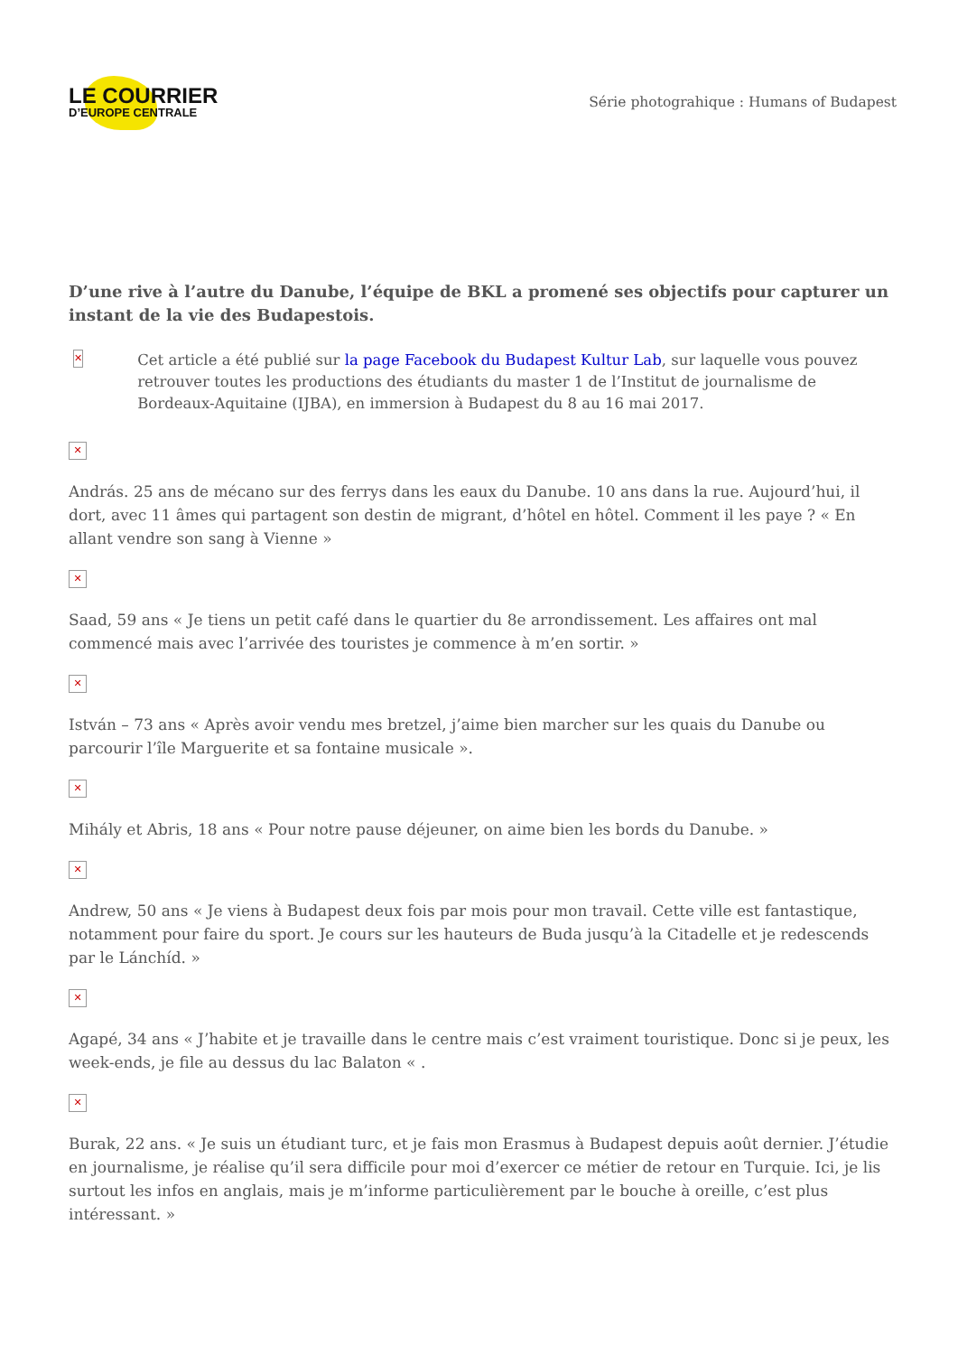LE COURRIER
D’EUROPE CENTRALE
Série photograhique : Humans of Budapest
D’une rive à l’autre du Danube, l’équipe de BKL a promené ses objectifs pour capturer un instant de la vie des Budapestois.
✕
Cet article a été publié sur la page Facebook du Budapest Kultur Lab, sur laquelle vous pouvez retrouver toutes les productions des étudiants du master 1 de l’Institut de journalisme de Bordeaux-Aquitaine (IJBA), en immersion à Budapest du 8 au 16 mai 2017.
✕
András. 25 ans de mécano sur des ferrys dans les eaux du Danube. 10 ans dans la rue. Aujourd’hui, il dort, avec 11 âmes qui partagent son destin de migrant, d’hôtel en hôtel. Comment il les paye ? « En allant vendre son sang à Vienne »
✕
Saad, 59 ans « Je tiens un petit café dans le quartier du 8e arrondissement. Les affaires ont mal commencé mais avec l’arrivée des touristes je commence à m’en sortir. »
✕
István – 73 ans « Après avoir vendu mes bretzel, j’aime bien marcher sur les quais du Danube ou parcourir l’île Marguerite et sa fontaine musicale ».
✕
Mihály et Abris, 18 ans « Pour notre pause déjeuner, on aime bien les bords du Danube. »
✕
Andrew, 50 ans « Je viens à Budapest deux fois par mois pour mon travail. Cette ville est fantastique, notamment pour faire du sport. Je cours sur les hauteurs de Buda jusqu’à la Citadelle et je redescends par le Lánchíd. »
✕
Agapé, 34 ans « J’habite et je travaille dans le centre mais c’est vraiment touristique. Donc si je peux, les week-ends, je file au dessus du lac Balaton « .
✕
Burak, 22 ans. « Je suis un étudiant turc, et je fais mon Erasmus à Budapest depuis août dernier. J’étudie en journalisme, je réalise qu’il sera difficile pour moi d’exercer ce métier de retour en Turquie. Ici, je lis surtout les infos en anglais, mais je m’informe particulièrement par le bouche à oreille, c’est plus intéressant. »